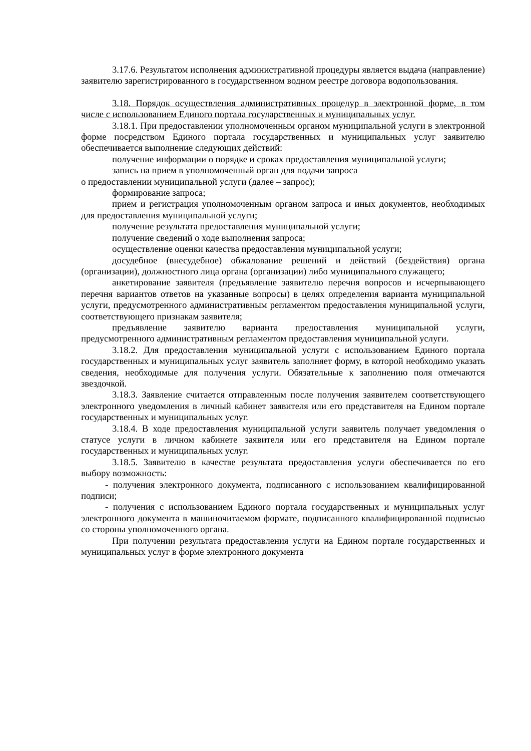3.17.6. Результатом исполнения административной процедуры является выдача (направление) заявителю зарегистрированного в государственном водном реестре договора водопользования.
3.18. Порядок осуществления административных процедур в электронной форме, в том числе с использованием Единого портала государственных и муниципальных услуг.
3.18.1. При предоставлении уполномоченным органом муниципальной услуги в электронной форме посредством Единого портала государственных и муниципальных услуг заявителю обеспечивается выполнение следующих действий:
получение информации о порядке и сроках предоставления муниципальной услуги;
запись на прием в уполномоченный орган для подачи запроса
о предоставлении муниципальной услуги (далее – запрос);
формирование запроса;
прием и регистрация уполномоченным органом запроса и иных документов, необходимых для предоставления муниципальной услуги;
получение результата предоставления муниципальной услуги;
получение сведений о ходе выполнения запроса;
осуществление оценки качества предоставления муниципальной услуги;
досудебное (внесудебное) обжалование решений и действий (бездействия) органа (организации), должностного лица органа (организации) либо муниципального служащего;
анкетирование заявителя (предъявление заявителю перечня вопросов и исчерпывающего перечня вариантов ответов на указанные вопросы) в целях определения варианта муниципальной услуги, предусмотренного административным регламентом предоставления муниципальной услуги, соответствующего признакам заявителя;
предъявление заявителю варианта предоставления муниципальной услуги, предусмотренного административным регламентом предоставления муниципальной услуги.
3.18.2. Для предоставления муниципальной услуги с использованием Единого портала государственных и муниципальных услуг заявитель заполняет форму, в которой необходимо указать сведения, необходимые для получения услуги. Обязательные к заполнению поля отмечаются звездочкой.
3.18.3. Заявление считается отправленным после получения заявителем соответствующего электронного уведомления в личный кабинет заявителя или его представителя на Едином портале государственных и муниципальных услуг.
3.18.4. В ходе предоставления муниципальной услуги заявитель получает уведомления о статусе услуги в личном кабинете заявителя или его представителя на Едином портале государственных и муниципальных услуг.
3.18.5. Заявителю в качестве результата предоставления услуги обеспечивается по его выбору возможность:
- получения электронного документа, подписанного с использованием квалифицированной подписи;
- получения с использованием Единого портала государственных и муниципальных услуг электронного документа в машиночитаемом формате, подписанного квалифицированной подписью со стороны уполномоченного органа.
При получении результата предоставления услуги на Едином портале государственных и муниципальных услуг в форме электронного документа